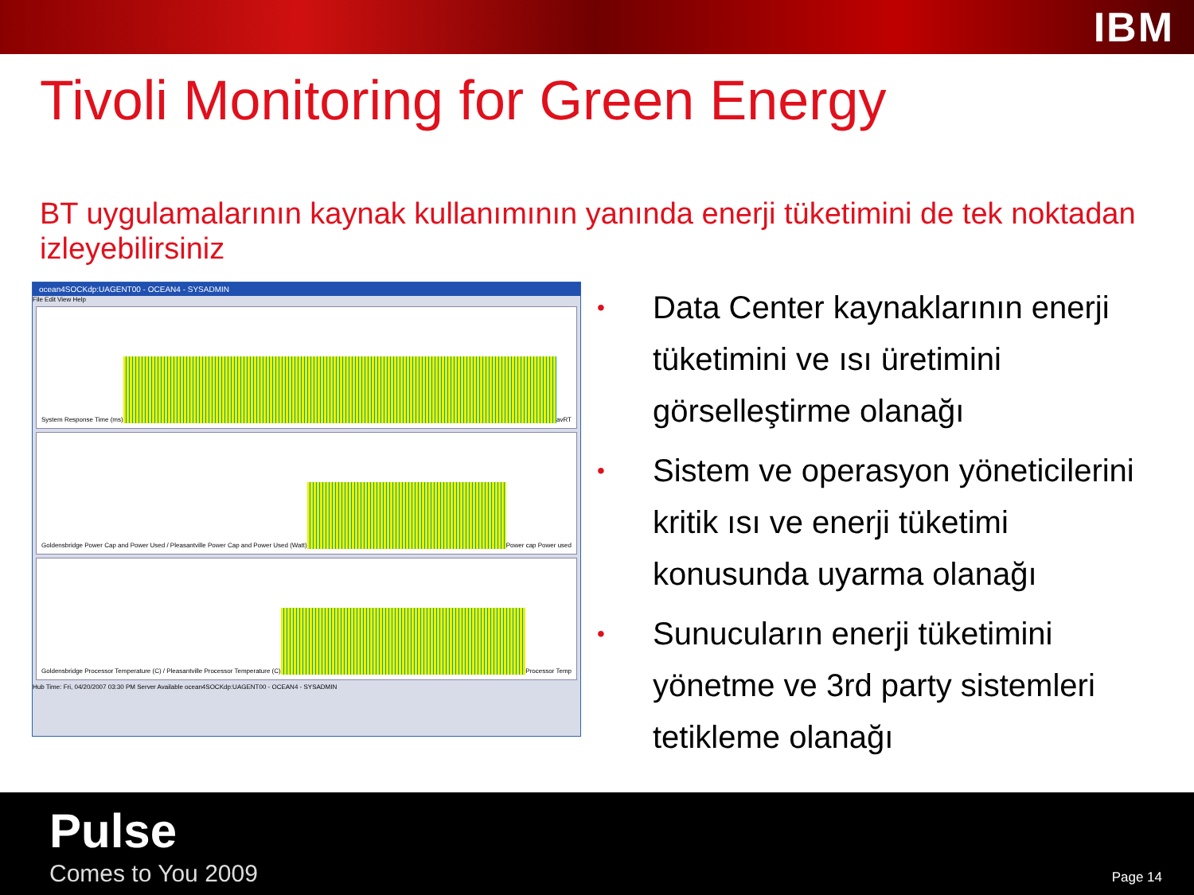IBM
Tivoli Monitoring for Green Energy
BT uygulamalarının kaynak kullanımının yanında enerji tüketimini de tek noktadan izleyebilirsiniz
ocean4SOCKdp:UAGENT00 - OCEAN4 - SYSADMIN
File Edit View Help
System Response Time (ms)
avRT
Goldensbridge Power Cap and Power Used / Pleasantville Power Cap and Power Used (Watt)
Power cap Power used
Goldensbridge Processor Temperature (C) / Pleasantville Processor Temperature (C)
Processor Temp
Hub Time: Fri, 04/20/2007 03:30 PM Server Available ocean4SOCKdp:UAGENT00 - OCEAN4 - SYSADMIN
• Data Center kaynaklarının enerji tüketimini ve ısı üretimini görselleştirme olanağı
• Sistem ve operasyon yöneticilerini kritik ısı ve enerji tüketimi konusunda uyarma olanağı
• Sunucuların enerji tüketimini yönetme ve 3rd party sistemleri tetikleme olanağı
Pulse
Comes to You 2009 Page 14